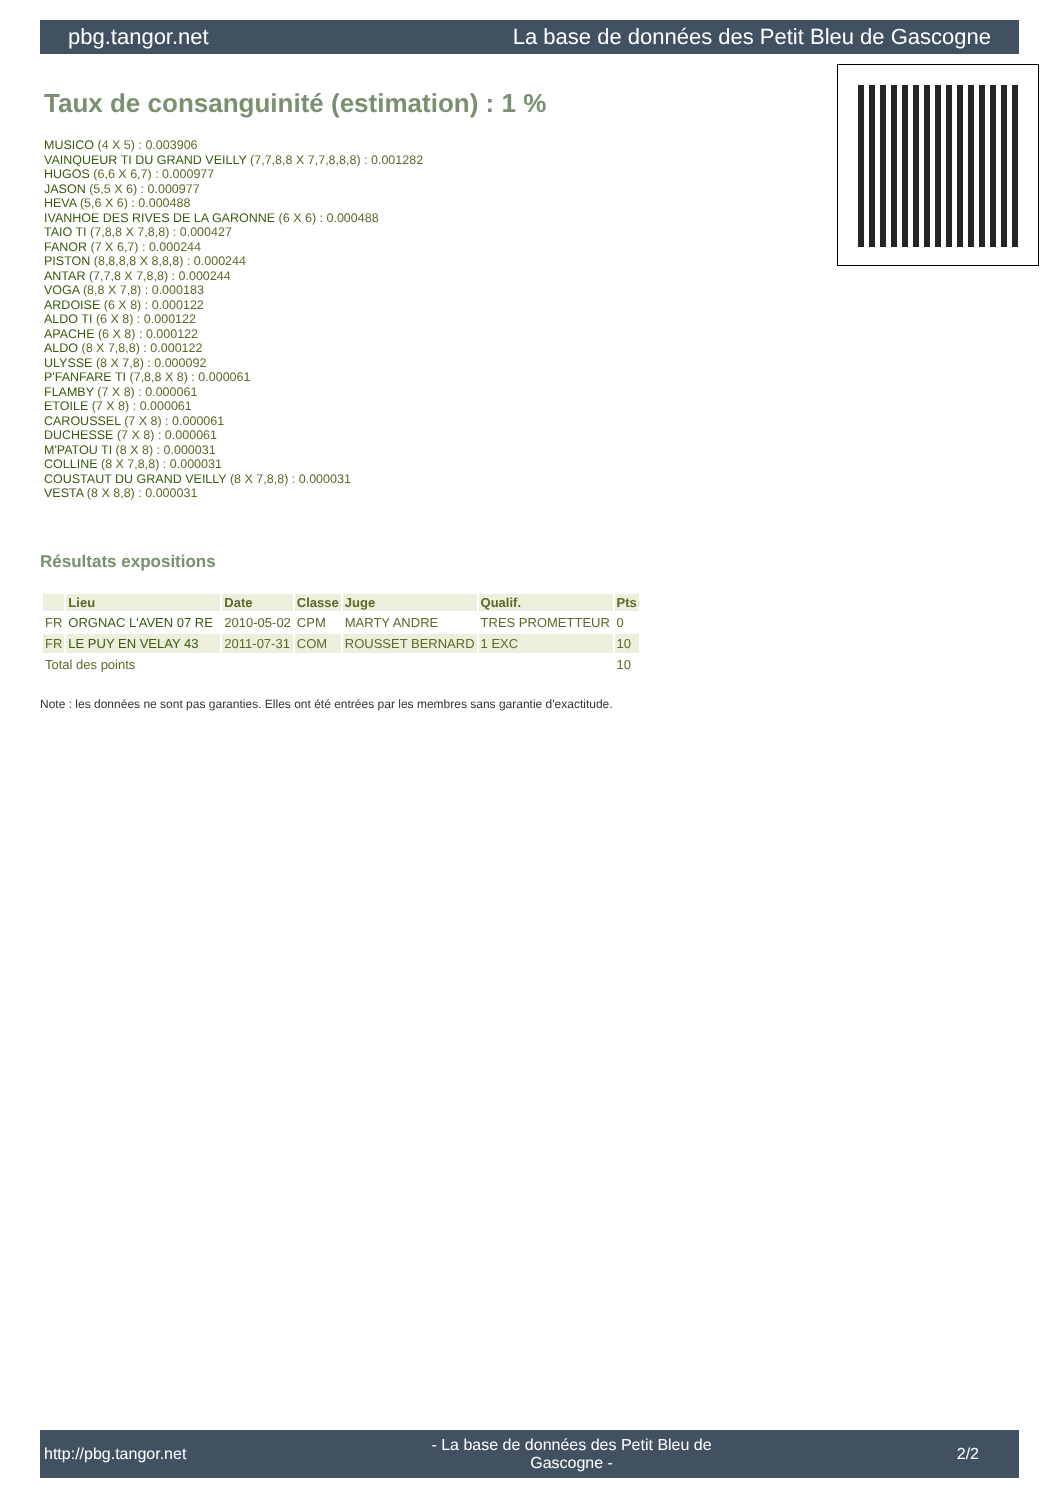pbg.tangor.net La base de données des Petit Bleu de Gascogne
Taux de consanguinité (estimation) : 1 %
MUSICO (4 X 5) : 0.003906
VAINQUEUR TI DU GRAND VEILLY (7,7,8,8 X 7,7,8,8,8) : 0.001282
HUGOS (6,6 X 6,7) : 0.000977
JASON (5,5 X 6) : 0.000977
HEVA (5,6 X 6) : 0.000488
IVANHOE DES RIVES DE LA GARONNE (6 X 6) : 0.000488
TAIO TI (7,8,8 X 7,8,8) : 0.000427
FANOR (7 X 6,7) : 0.000244
PISTON (8,8,8,8 X 8,8,8) : 0.000244
ANTAR (7,7,8 X 7,8,8) : 0.000244
VOGA (8,8 X 7,8) : 0.000183
ARDOISE (6 X 8) : 0.000122
ALDO TI (6 X 8) : 0.000122
APACHE (6 X 8) : 0.000122
ALDO (8 X 7,8,8) : 0.000122
ULYSSE (8 X 7,8) : 0.000092
P'FANFARE TI (7,8,8 X 8) : 0.000061
FLAMBY (7 X 8) : 0.000061
ETOILE (7 X 8) : 0.000061
CAROUSSEL (7 X 8) : 0.000061
DUCHESSE (7 X 8) : 0.000061
M'PATOU TI (8 X 8) : 0.000031
COLLINE (8 X 7,8,8) : 0.000031
COUSTAUT DU GRAND VEILLY (8 X 7,8,8) : 0.000031
VESTA (8 X 8,8) : 0.000031
Résultats expositions
| | Lieu | Date | Classe | Juge | Qualif. | Pts |
| --- | --- | --- | --- | --- | --- | --- |
| FR | ORGNAC L'AVEN 07 RE | 2010-05-02 | CPM | MARTY ANDRE | TRES PROMETTEUR | 0 |
| FR | LE PUY EN VELAY 43 | 2011-07-31 | COM | ROUSSET BERNARD | 1 EXC | 10 |
| Total des points | | | | | | 10 |
Note : les données ne sont pas garanties. Elles ont été entrées par les membres sans garantie d'exactitude.
http://pbg.tangor.net - La base de données des Petit Bleu de Gascogne - 2/2